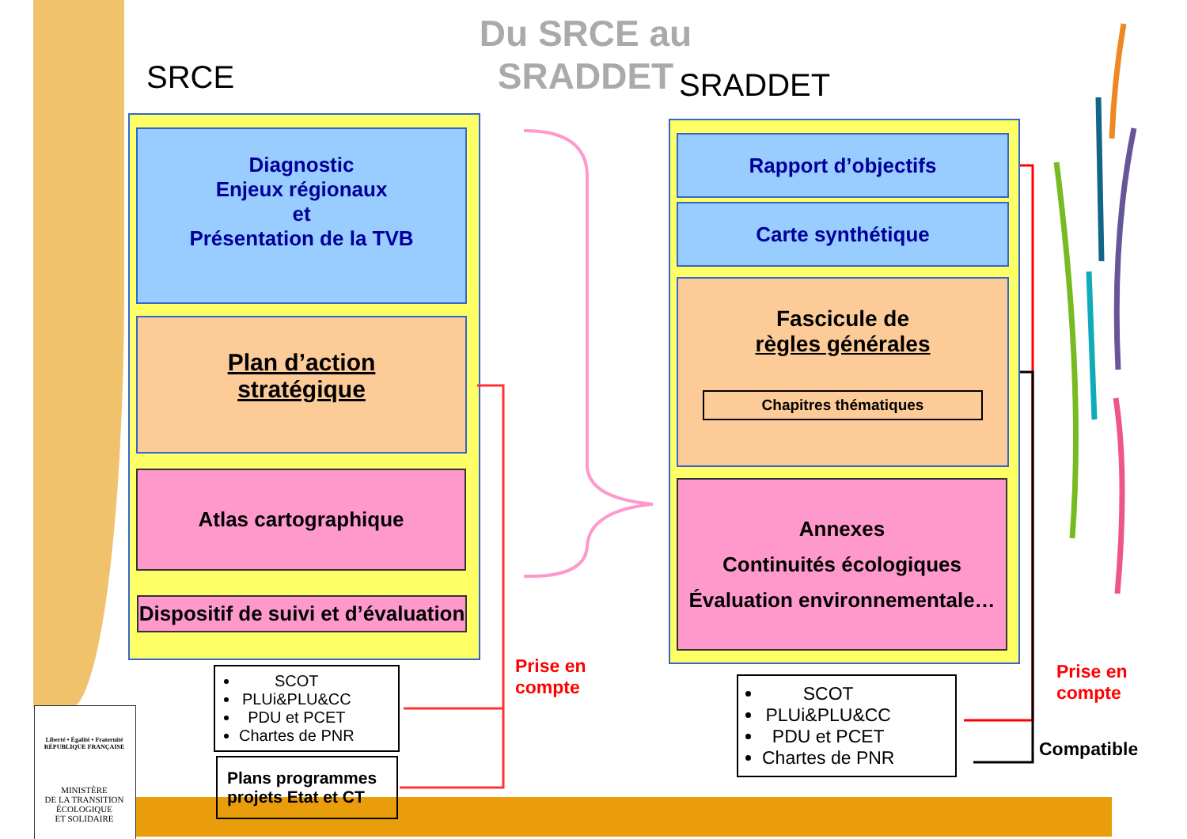Du SRCE au SRADDET
SRCE SRADDET
Diagnostic
Enjeux régionaux
et
Présentation de la TVB
Plan d’action
stratégique
Atlas cartographique
Dispositif de suivi et d’évaluation
SCOT
PLUi&PLU&CC
PDU et PCET
Chartes de PNR
Plans programmes
projets Etat et CT
Prise en
compte
Rapport d’objectifs
Carte synthétique
Fascicule de
règles générales
Chapitres thématiques
Annexes
Continuités écologiques
Évaluation environnementale…
SCOT
PLUi&PLU&CC
PDU et PCET
Chartes de PNR
Prise en
compte
Compatible
Liberté • Égalité • Fraternité
RÉPUBLIQUE FRANÇAISE
MINISTÈRE
DE LA TRANSITION
ÉCOLOGIQUE
ET SOLIDAIRE